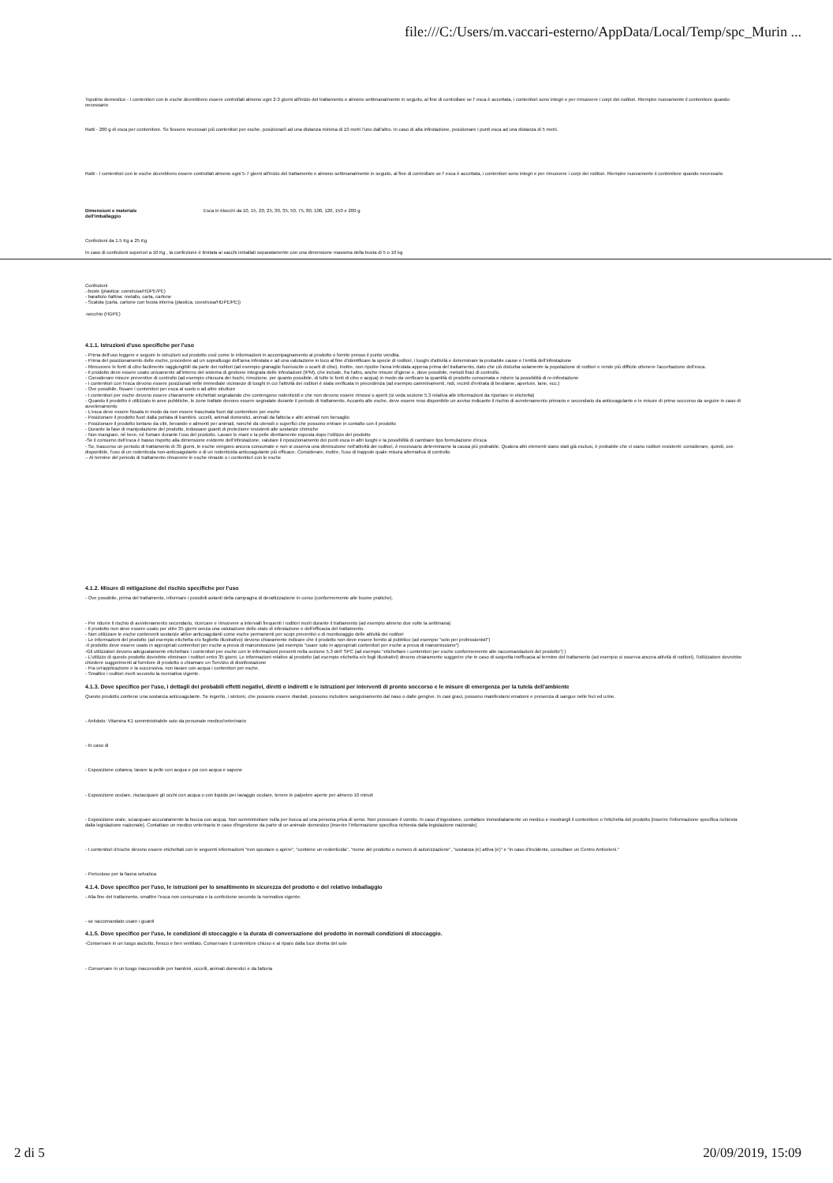file:///C:/Users/m.vaccari-esterno/AppData/Local/Temp/spc_Murin ...
Topolino domestico - I contenitori con le esche dovrebbero essere controllati almeno ogni 2-3 giorni all'inizio del trattamento e almeno settimanalmente in seguito, al fine di controllare se l' esca è accettata, i contenitori sono integri e per rimuovere i corpi dei roditori. Riempire nuovamente il contenitore quando necessario
Ratti - 200 g di esca per contenitore. Se fossero necessari più contenitori per esche, posizionarli ad una distanza minima di 10 metri l'uno dall'altro. In caso di alta infestazione, posizionare i punti esca ad una distanza di 5 metri.
Ratti - I contenitori con le esche dovrebbero essere controllati almeno ogni 5-7 giorni all'inizio del trattamento e almeno settimanalmente in seguito, al fine di controllare se l' esca è accettata, i contenitori sono integri e per rimuovere i corpi dei roditori. Riempire nuovamente il contenitore quando necessario
| Dimensioni e materiale dell'imballaggio | Esca in blocchi da 10, 15, 20, 25, 30, 35, 50, 75, 80, 100, 120, 150 e 200 g |
Confezioni da 1.5 Kg a 25 Kg
In caso di confezioni superiori a 10 Kg , la confezione è limitata ai sacchi imballati separatamente con una dimensione massima della busta di 5 o 10 kg
Confezioni
.-buste (plastica: coestrusa/HDPE/PE)
- barattolo /lattina: metallo, carta, cartone
- Scatola (carta, cartone con busta interna (plastica, coestrusa/HDPE/PE))
-secchio (HDPE)
4.1.1. Istruzioni d'uso specifiche per l'uso
- Prima dell'uso leggere e seguire le istruzioni sul prodotto così come le informazioni in accompagnamento al prodotto o fornite presso il punto vendita.
- Prima del posizionamento delle esche, procedere ad un sopralluogo dell'area infestata e ad una valutazione in loco al fine d'identificare la specie di roditori, i luoghi d'attività e determinare la probabile cause e l'entità dell'infestazione
- Rimuovere le fonti di cibo facilmente raggiungibili da parte dei roditori (ad esempio granaglie fuoriuscite o scarti di cibo). Inoltre, non ripulire l'area infestata appena prima del trattamento, dato che ciò disturba solamente la popolazione di roditori e rende più difficile ottenere l'accettazione dell'esca.
- Il prodotto deve essere usato unicamente all'interno del sistema di gestione integrata delle infestazioni (IPM), che include, fra l'altro, anche misure d'igiene e, dove possibile, metodi fisici di controllo.
- Considerare misure preventive di controllo (ad esempio chiusura dei buchi, rimozione, per quanto possibile, di tutte le fonti di cibo e acqua) in modo da verificare la quantità di prodotto consumata e ridurre la possibilità di re-infestazione
- I contenitori con l'esca devono essere posizionati nelle immediate vicinanze di luoghi in cui l'attività dei roditori è stata verificata in precedenza (ad esempio camminamenti, nidi, recinti d'entrata di bestiame, aperture, tane, ecc.)
- Ove possibile, fissare i contenitori per esca al suolo o ad altre strutture
- I contenitori per esche devono essere chiaramente etichettati segnalando che contengono rodenticidi e che non devono essere rimossi o aperti (si veda sezione 5.3 relativa alle informazioni da riportare in etichetta)
- Quando il prodotto è utilizzato in aree pubbliche, le zone trattate devono essere segnalate durante il periodo di trattamento. Accanto alle esche, deve essere reso disponibile un avviso indicante il rischio di avvelenamento primario e secondario da anticoagulante e le misure di primo soccorso da seguire in caso di avvelenamento
- L'esca deve essere fissata in modo da non essere trascinata fuori dal contenitore per esche
- Posizionare il prodotto fuori dalla portata di bambini, uccelli, animali domestici, animali da fattoria e altri animali non bersaglio
- Posizionare il prodotto lontano da cibi, bevande e alimenti per animali, nonché da utensili o superfici che possono entrare in contatto con il prodotto
- Durante la fase di manipolazione del prodotto, indossare guanti di protezione resistenti alle sostanze chimiche
- Non mangiare, né bere, né fumare durante l'uso del prodotto. Lavare le mani e la pelle direttamente esposta dopo l'utilizzo del prodotto
-Se il consumo dell'esca è basso rispetto alla dimensione evidente dell'infestazione, valutare il riposizionamento dei punti esca in altri luoghi e la possibilità di cambiare tipo formulazione d'esca
- Se, trascorso un periodo di trattamento di 35 giorni, le esche vengono ancora consumate e non si osserva una diminuzione nell'attività dei roditori, è necessario determinarne la causa più probabile. Qualora altri elementi siano stati già esclusi, è probabile che vi siano roditori resistenti: considerare, quindi, ove disponibile, l'uso di un rodenticida non-anticoagulante o di un rodenticida anticoagulante più efficace. Considerare, inoltre, l'uso di trappole quale misura alternativa di controllo
.- Al termine del periodo di trattamento rimuovere le esche rimaste o i contenitori con le esche
4.1.2. Misure di mitigazione del rischio specifiche per l'uso
- Ove possibile, prima del trattamento, informare i possibili astanti della campagna di derattizzazione in corso (conformemente alle buone pratiche).
- Per ridurre il rischio di avvelenamento secondario, ricercare e rimuovere a intervalli frequenti i roditori morti durante il trattamento (ad esempio almeno due volte la settimana)
- Il prodotto non deve essere usato per oltre 35 giorni senza una valutazione dello stato di infestazione e dell'efficacia del trattamento.
- Non utilizzare le esche contenenti sostanze attive anticoagulanti come esche permanenti per scopi preventivi o di monitoraggio delle attività dei roditori
- Le informazioni del prodotto (ad esempio etichetta e/o foglietto illustrativo) devono chiaramente indicare che il prodotto non deve essere fornito al pubblico (ad esempio "solo per professionisti")
-Il prodotto deve essere usato in appropriati contenitori per esche a prova di manomissione (ad esempio "usare solo in appropriati contenitori per esche a prova di manomissione")
-Gli utilizzatori devono adeguatamente etichettare i contenitori per esche con le informazioni presenti nella sezione 5.3 dell' SPC (ad esempio "etichettare i contenitori per esche conformemente alle raccomandazioni del prodotto") )
- L'utilizzo di questo prodotto dovrebbe eliminare i roditori entro 35 giorni. Le informazioni relative al prodotto (ad esempio etichetta e/o fogli illustrativi) devono chiaramente suggerire che in caso di sospetta inefficacia al termine del trattamento (ad esempio si osserva ancora attività di roditori), l'utilizzatore dovrebbe chiedere suggerimenti al fornitore di prodotto o chiamare un Servizio di disinfestazione
- Fra un'applicazione e la successiva, non lavare con acqua i contenitori per esche.
- Smaltire i roditori morti secondo la normativa vigente.
4.1.3. Dove specifico per l'uso, i dettagli dei probabili effetti negativi, diretti o indiretti e le istruzioni per interventi di pronto soccorso e le misure di emergenza per la tutela dell'ambiente
Questo prodotto contiene una sostanza anticoagulante. Se ingerito, i sintomi, che possono essere ritardati, possono includere sanguinamento dal naso o dalle gengive. In casi gravi, possono manifestarsi ematomi e presenza di sangue nelle feci ed urine.
- Antidoto: Vitamina K1 somministrabile solo da personale medico/veterinario
- In caso di
- Esposizione cutanea, lavare la pelle con acqua e poi con acqua e sapone
- Esposizione oculare, risciacquare gli occhi con acqua o con liquido per lavaggio oculare, tenere le palpebre aperte per almeno 10 minuti
- Esposizione orale, sciacquare accuratamente la bocca con acqua. Non somministrare nulla per bocca ad una persona priva di sensi. Non provocare il vomito. In caso d'ingestione, contattare immediatamente un medico e mostrargli il contenitore o l'etichetta del prodotto [inserire l'informazione specifica richiesta dalla legislazione nazionale]. Contattare un medico veterinario in caso d'ingestione da parte di un animale domestico [inserire l'informazione specifica richiesta dalla legislazione nazionale]
- I contenitori d'esche devono essere etichettati con le seguenti informazioni "non spostare o aprire", "contiene un rodenticida", "nome del prodotto o numero di autorizzazione", "sostanza (e) attiva (e)" e "in caso d'incidente, consultare un Centro Antiveleni."
- Pericoloso per la fauna selvatica
4.1.4. Dove specifico per l'uso, le istruzioni per lo smaltimento in sicurezza del prodotto e del relativo imballaggio
- Alla fine del trattamento, smaltire l'esca non consumata e la confezione secondo la normativa vigente.
- se raccomandato usare i guanti
4.1.5. Dove specifico per l'uso, le condizioni di stoccaggio e la durata di conversazione del prodotto in normali condizioni di stoccaggio.
-Conservare in un luogo asciutto, fresco e ben ventilato. Conservare il contenitore chiuso e al riparo dalla luce diretta del sole
- Conservare in un luogo inaccessibile per bambini, uccelli, animali domestici e da fattoria
2 di 5 20/09/2019, 15:09